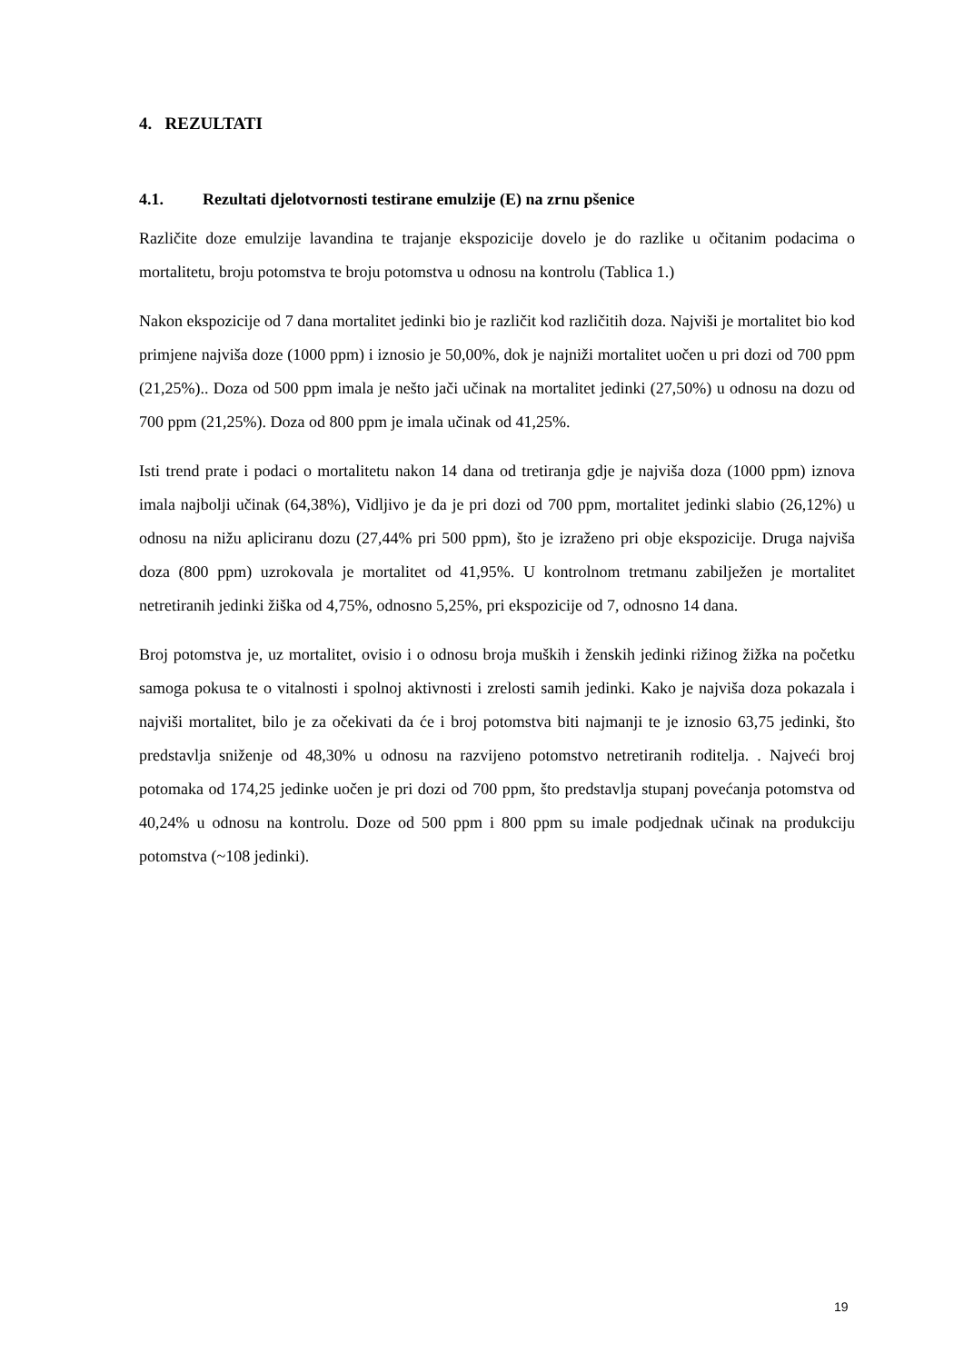4. REZULTATI
4.1. Rezultati djelotvornosti testirane emulzije (E) na zrnu pšenice
Različite doze emulzije lavandina te trajanje ekspozicije dovelo je do razlike u očitanim podacima o mortalitetu, broju potomstva te broju potomstva u odnosu na kontrolu (Tablica 1.)
Nakon ekspozicije od 7 dana mortalitet jedinki bio je različit kod različitih doza. Najviši je mortalitet bio kod primjene najviša doze (1000 ppm) i iznosio je 50,00%, dok je najniži mortalitet uočen u pri dozi od 700 ppm (21,25%).. Doza od 500 ppm imala je nešto jači učinak na mortalitet jedinki (27,50%) u odnosu na dozu od 700 ppm (21,25%). Doza od 800 ppm je imala učinak od 41,25%.
Isti trend prate i podaci o mortalitetu nakon 14 dana od tretiranja gdje je najviša doza (1000 ppm) iznova imala najbolji učinak (64,38%), Vidljivo je da je pri dozi od 700 ppm, mortalitet jedinki slabio (26,12%) u odnosu na nižu apliciranu dozu (27,44% pri 500 ppm), što je izraženo pri obje ekspozicije. Druga najviša doza (800 ppm) uzrokovala je mortalitet od 41,95%. U kontrolnom tretmanu zabilježen je mortalitet netretiranih jedinki žiška od 4,75%, odnosno 5,25%, pri ekspozicije od 7, odnosno 14 dana.
Broj potomstva je, uz mortalitet, ovisio i o odnosu broja muških i ženskih jedinki rižinog žižka na početku samoga pokusa te o vitalnosti i spolnoj aktivnosti i zrelosti samih jedinki. Kako je najviša doza pokazala i najviši mortalitet, bilo je za očekivati da će i broj potomstva biti najmanji te je iznosio 63,75 jedinki, što predstavlja sniženje od 48,30% u odnosu na razvijeno potomstvo netretiranih roditelja. . Najveći broj potomaka od 174,25 jedinke uočen je pri dozi od 700 ppm, što predstavlja stupanj povećanja potomstva od 40,24% u odnosu na kontrolu. Doze od 500 ppm i 800 ppm su imale podjednak učinak na produkciju potomstva (~108 jedinki).
19